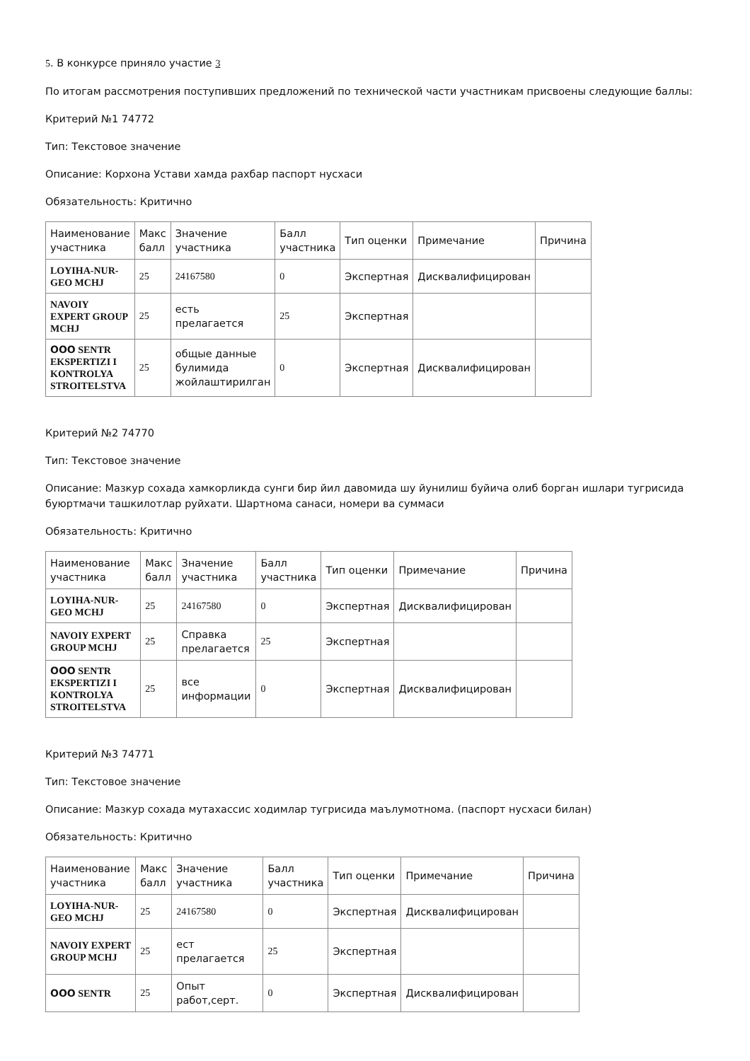5. В конкурсе приняло участие 3
По итогам рассмотрения поступивших предложений по технической части участникам присвоены следующие баллы:
Критерий №1 74772
Тип: Текстовое значение
Описание: Корхона Устави хамда рахбар паспорт нусхаси
Обязательность: Критично
| Наименование участника | Макс балл | Значение участника | Балл участника | Тип оценки | Примечание | Причина |
| --- | --- | --- | --- | --- | --- | --- |
| LOYIHA-NUR-GEO MCHJ | 25 | 24167580 | 0 | Экспертная | Дисквалифицирован | |
| NAVOIY EXPERT GROUP MCHJ | 25 | есть прелагается | 25 | Экспертная | | |
| ООО SENTR EKSPERTIZI I KONTROLYA STROITELSTVA | 25 | общые данные булимида жойлаштирилган | 0 | Экспертная | Дисквалифицирован | |
Критерий №2 74770
Тип: Текстовое значение
Описание: Мазкур сохада хамкорликда сунги бир йил давомида шу йунилиш буйича олиб борган ишлари тугрисида буюртмачи ташкилотлар руйхати. Шартнома санаси, номери ва суммаси
Обязательность: Критично
| Наименование участника | Макс балл | Значение участника | Балл участника | Тип оценки | Примечание | Причина |
| --- | --- | --- | --- | --- | --- | --- |
| LOYIHA-NUR-GEO MCHJ | 25 | 24167580 | 0 | Экспертная | Дисквалифицирован | |
| NAVOIY EXPERT GROUP MCHJ | 25 | Справка прелагается | 25 | Экспертная | | |
| ООО SENTR EKSPERTIZI I KONTROLYA STROITELSTVA | 25 | все информации | 0 | Экспертная | Дисквалифицирован | |
Критерий №3 74771
Тип: Текстовое значение
Описание: Мазкур сохада мутахассис ходимлар тугрисида маълумотнома. (паспорт нусхаси билан)
Обязательность: Критично
| Наименование участника | Макс балл | Значение участника | Балл участника | Тип оценки | Примечание | Причина |
| --- | --- | --- | --- | --- | --- | --- |
| LOYIHA-NUR-GEO MCHJ | 25 | 24167580 | 0 | Экспертная | Дисквалифицирован | |
| NAVOIY EXPERT GROUP MCHJ | 25 | ест прелагается | 25 | Экспертная | | |
| ООО SENTR | 25 | Опыт работ,серт. | 0 | Экспертная | Дисквалифицирован | |